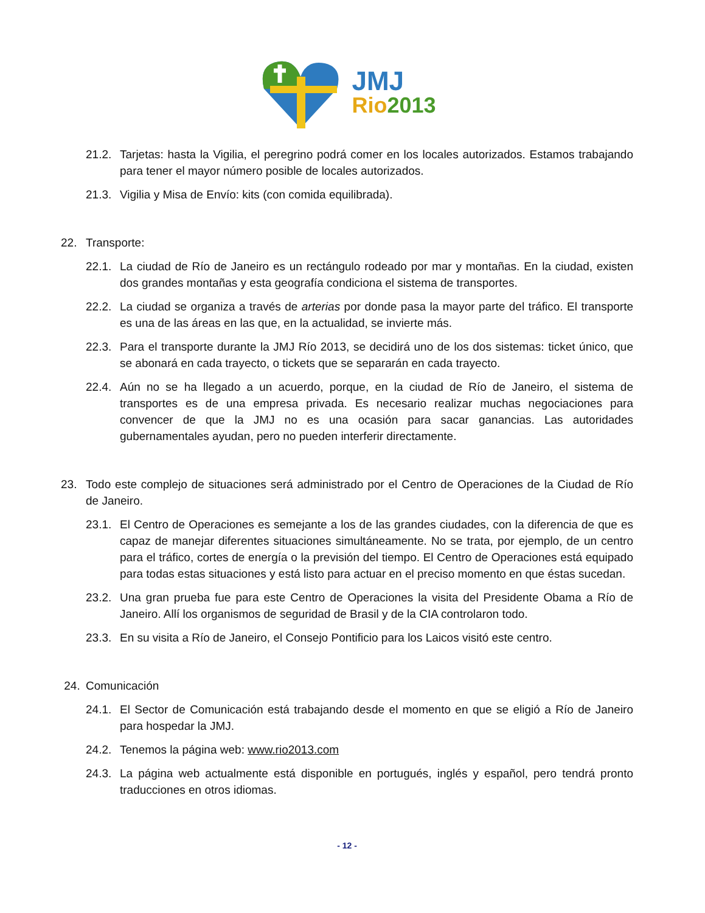JMJ
Rio 2013
21.2. Tarjetas: hasta la Vigilia, el peregrino podrá comer en los locales autorizados. Estamos trabajando para tener el mayor número posible de locales autorizados.
21.3. Vigilia y Misa de Envío: kits (con comida equilibrada).
22. Transporte:
22.1. La ciudad de Río de Janeiro es un rectángulo rodeado por mar y montañas. En la ciudad, existen dos grandes montañas y esta geografía condiciona el sistema de transportes.
22.2. La ciudad se organiza a través de arterias por donde pasa la mayor parte del tráfico. El transporte es una de las áreas en las que, en la actualidad, se invierte más.
22.3. Para el transporte durante la JMJ Río 2013, se decidirá uno de los dos sistemas: ticket único, que se abonará en cada trayecto, o tickets que se separarán en cada trayecto.
22.4. Aún no se ha llegado a un acuerdo, porque, en la ciudad de Río de Janeiro, el sistema de transportes es de una empresa privada. Es necesario realizar muchas negociaciones para convencer de que la JMJ no es una ocasión para sacar ganancias. Las autoridades gubernamentales ayudan, pero no pueden interferir directamente.
23. Todo este complejo de situaciones será administrado por el Centro de Operaciones de la Ciudad de Río de Janeiro.
23.1. El Centro de Operaciones es semejante a los de las grandes ciudades, con la diferencia de que es capaz de manejar diferentes situaciones simultáneamente. No se trata, por ejemplo, de un centro para el tráfico, cortes de energía o la previsión del tiempo. El Centro de Operaciones está equipado para todas estas situaciones y está listo para actuar en el preciso momento en que éstas sucedan.
23.2. Una gran prueba fue para este Centro de Operaciones la visita del Presidente Obama a Río de Janeiro. Allí los organismos de seguridad de Brasil y de la CIA controlaron todo.
23.3. En su visita a Río de Janeiro, el Consejo Pontificio para los Laicos visitó este centro.
24. Comunicación
24.1. El Sector de Comunicación está trabajando desde el momento en que se eligió a Río de Janeiro para hospedar la JMJ.
24.2. Tenemos la página web: www.rio2013.com
24.3. La página web actualmente está disponible en portugués, inglés y español, pero tendrá pronto traducciones en otros idiomas.
- 12 -